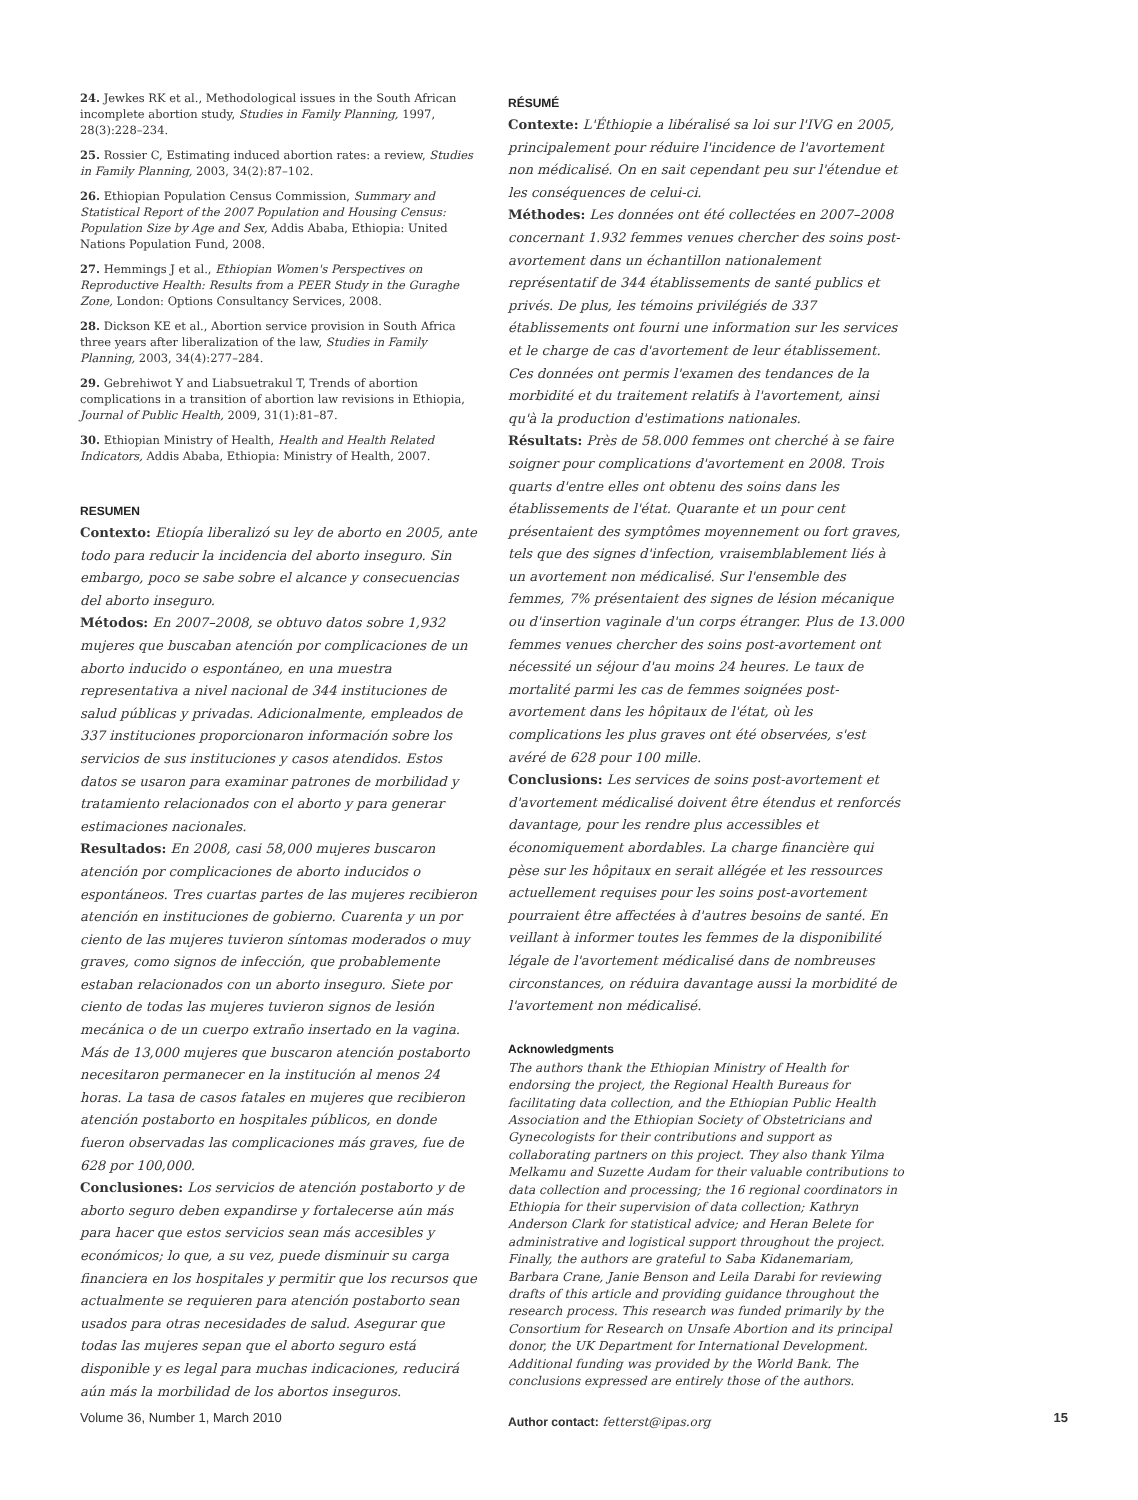24. Jewkes RK et al., Methodological issues in the South African incomplete abortion study, Studies in Family Planning, 1997, 28(3):228–234.
25. Rossier C, Estimating induced abortion rates: a review, Studies in Family Planning, 2003, 34(2):87–102.
26. Ethiopian Population Census Commission, Summary and Statistical Report of the 2007 Population and Housing Census: Population Size by Age and Sex, Addis Ababa, Ethiopia: United Nations Population Fund, 2008.
27. Hemmings J et al., Ethiopian Women's Perspectives on Reproductive Health: Results from a PEER Study in the Guraghe Zone, London: Options Consultancy Services, 2008.
28. Dickson KE et al., Abortion service provision in South Africa three years after liberalization of the law, Studies in Family Planning, 2003, 34(4):277–284.
29. Gebrehiwot Y and Liabsuetrakul T, Trends of abortion complications in a transition of abortion law revisions in Ethiopia, Journal of Public Health, 2009, 31(1):81–87.
30. Ethiopian Ministry of Health, Health and Health Related Indicators, Addis Ababa, Ethiopia: Ministry of Health, 2007.
RESUMEN
Contexto: Etiopía liberalizó su ley de aborto en 2005, ante todo para reducir la incidencia del aborto inseguro. Sin embargo, poco se sabe sobre el alcance y consecuencias del aborto inseguro.
Métodos: En 2007–2008, se obtuvo datos sobre 1,932 mujeres que buscaban atención por complicaciones de un aborto inducido o espontáneo, en una muestra representativa a nivel nacional de 344 instituciones de salud públicas y privadas. Adicionalmente, empleados de 337 instituciones proporcionaron información sobre los servicios de sus instituciones y casos atendidos. Estos datos se usaron para examinar patrones de morbilidad y tratamiento relacionados con el aborto y para generar estimaciones nacionales.
Resultados: En 2008, casi 58,000 mujeres buscaron atención por complicaciones de aborto inducidos o espontáneos. Tres cuartas partes de las mujeres recibieron atención en instituciones de gobierno. Cuarenta y un por ciento de las mujeres tuvieron síntomas moderados o muy graves, como signos de infección, que probablemente estaban relacionados con un aborto inseguro. Siete por ciento de todas las mujeres tuvieron signos de lesión mecánica o de un cuerpo extraño insertado en la vagina. Más de 13,000 mujeres que buscaron atención postaborto necesitaron permanecer en la institución al menos 24 horas. La tasa de casos fatales en mujeres que recibieron atención postaborto en hospitales públicos, en donde fueron observadas las complicaciones más graves, fue de 628 por 100,000.
Conclusiones: Los servicios de atención postaborto y de aborto seguro deben expandirse y fortalecerse aún más para hacer que estos servicios sean más accesibles y económicos; lo que, a su vez, puede disminuir su carga financiera en los hospitales y permitir que los recursos que actualmente se requieren para atención postaborto sean usados para otras necesidades de salud. Asegurar que todas las mujeres sepan que el aborto seguro está disponible y es legal para muchas indicaciones, reducirá aún más la morbilidad de los abortos inseguros.
RÉSUMÉ
Contexte: L'Éthiopie a libéralisé sa loi sur l'IVG en 2005, principalement pour réduire l'incidence de l'avortement non médicalisé. On en sait cependant peu sur l'étendue et les conséquences de celui-ci.
Méthodes: Les données ont été collectées en 2007–2008 concernant 1.932 femmes venues chercher des soins post-avortement dans un échantillon nationalement représentatif de 344 établissements de santé publics et privés. De plus, les témoins privilégiés de 337 établissements ont fourni une information sur les services et le charge de cas d'avortement de leur établissement. Ces données ont permis l'examen des tendances de la morbidité et du traitement relatifs à l'avortement, ainsi qu'à la production d'estimations nationales.
Résultats: Près de 58.000 femmes ont cherché à se faire soigner pour complications d'avortement en 2008. Trois quarts d'entre elles ont obtenu des soins dans les établissements de l'état. Quarante et un pour cent présentaient des symptômes moyennement ou fort graves, tels que des signes d'infection, vraisemblablement liés à un avortement non médicalisé. Sur l'ensemble des femmes, 7% présentaient des signes de lésion mécanique ou d'insertion vaginale d'un corps étranger. Plus de 13.000 femmes venues chercher des soins post-avortement ont nécessité un séjour d'au moins 24 heures. Le taux de mortalité parmi les cas de femmes soignées post-avortement dans les hôpitaux de l'état, où les complications les plus graves ont été observées, s'est avéré de 628 pour 100 mille.
Conclusions: Les services de soins post-avortement et d'avortement médicalisé doivent être étendus et renforcés davantage, pour les rendre plus accessibles et économiquement abordables. La charge financière qui pèse sur les hôpitaux en serait allégée et les ressources actuellement requises pour les soins post-avortement pourraient être affectées à d'autres besoins de santé. En veillant à informer toutes les femmes de la disponibilité légale de l'avortement médicalisé dans de nombreuses circonstances, on réduira davantage aussi la morbidité de l'avortement non médicalisé.
Acknowledgments
The authors thank the Ethiopian Ministry of Health for endorsing the project, the Regional Health Bureaus for facilitating data collection, and the Ethiopian Public Health Association and the Ethiopian Society of Obstetricians and Gynecologists for their contributions and support as collaborating partners on this project. They also thank Yilma Melkamu and Suzette Audam for their valuable contributions to data collection and processing; the 16 regional coordinators in Ethiopia for their supervision of data collection; Kathryn Anderson Clark for statistical advice; and Heran Belete for administrative and logistical support throughout the project. Finally, the authors are grateful to Saba Kidanemariam, Barbara Crane, Janie Benson and Leila Darabi for reviewing drafts of this article and providing guidance throughout the research process. This research was funded primarily by the Consortium for Research on Unsafe Abortion and its principal donor, the UK Department for International Development. Additional funding was provided by the World Bank. The conclusions expressed are entirely those of the authors.
Author contact: fetterst@ipas.org
Volume 36, Number 1, March 2010 15